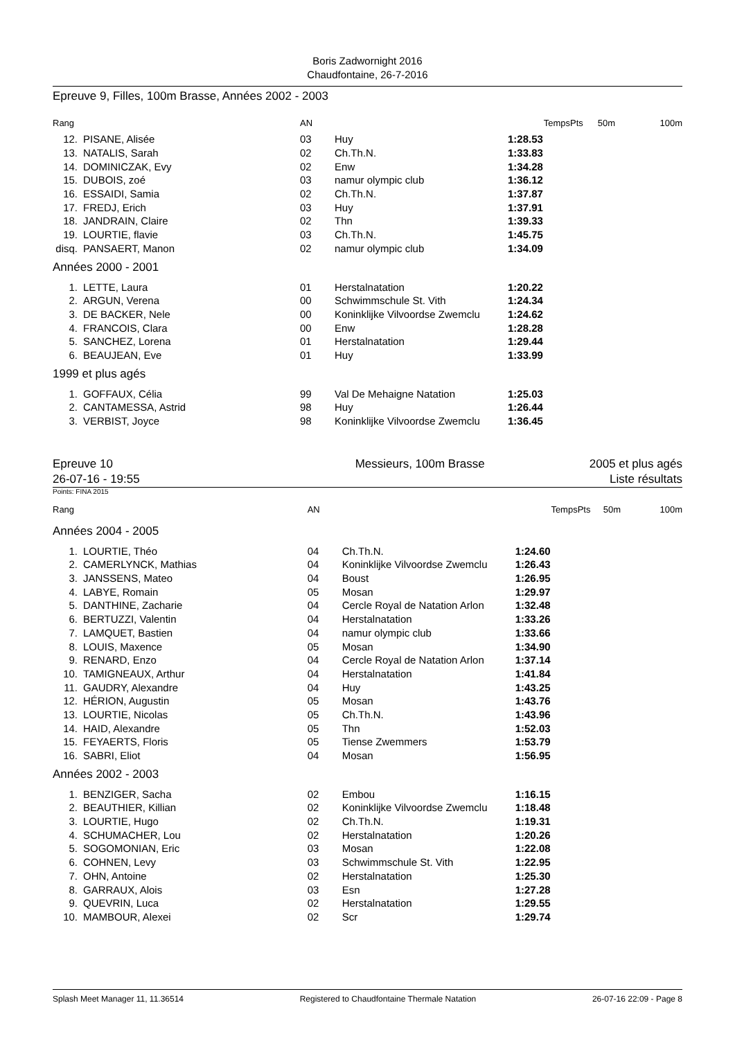Boris Zadwornight 2016
Chaudfontaine, 26-7-2016
Epreuve 9, Filles, 100m Brasse, Années 2002 - 2003
| Rang | | AN | | Temps | Pts | 50m | 100m |
| --- | --- | --- | --- | --- | --- | --- | --- |
| 12. | PISANE, Alisée | 03 | Huy | 1:28.53 | | | |
| 13. | NATALIS, Sarah | 02 | Ch.Th.N. | 1:33.83 | | | |
| 14. | DOMINICZAK, Evy | 02 | Enw | 1:34.28 | | | |
| 15. | DUBOIS, zoé | 03 | namur olympic club | 1:36.12 | | | |
| 16. | ESSAIDI, Samia | 02 | Ch.Th.N. | 1:37.87 | | | |
| 17. | FREDJ, Erich | 03 | Huy | 1:37.91 | | | |
| 18. | JANDRAIN, Claire | 02 | Thn | 1:39.33 | | | |
| 19. | LOURTIE, flavie | 03 | Ch.Th.N. | 1:45.75 | | | |
| disq. | PANSAERT, Manon | 02 | namur olympic club | 1:34.09 | | | |
| Années 2000 - 2001 | | | | | | | |
| 1. | LETTE, Laura | 01 | Herstalnatation | 1:20.22 | | | |
| 2. | ARGUN, Verena | 00 | Schwimmschule St. Vith | 1:24.34 | | | |
| 3. | DE BACKER, Nele | 00 | Koninklijke Vilvoordse Zwemclu | 1:24.62 | | | |
| 4. | FRANCOIS, Clara | 00 | Enw | 1:28.28 | | | |
| 5. | SANCHEZ, Lorena | 01 | Herstalnatation | 1:29.44 | | | |
| 6. | BEAUJEAN, Eve | 01 | Huy | 1:33.99 | | | |
| 1999 et plus agés | | | | | | | |
| 1. | GOFFAUX, Célia | 99 | Val De Mehaigne Natation | 1:25.03 | | | |
| 2. | CANTAMESSA, Astrid | 98 | Huy | 1:26.44 | | | |
| 3. | VERBIST, Joyce | 98 | Koninklijke Vilvoordse Zwemclu | 1:36.45 | | | |
Epreuve 10
26-07-16 - 19:55
Messieurs, 100m Brasse 2005 et plus agés
Liste résultats
Points: FINA 2015
| Rang | | AN | | Temps | Pts | 50m | 100m |
| --- | --- | --- | --- | --- | --- | --- | --- |
| Années 2004 - 2005 | | | | | | | |
| 1. | LOURTIE, Théo | 04 | Ch.Th.N. | 1:24.60 | | | |
| 2. | CAMERLYNCK, Mathias | 04 | Koninklijke Vilvoordse Zwemclu | 1:26.43 | | | |
| 3. | JANSSENS, Mateo | 04 | Boust | 1:26.95 | | | |
| 4. | LABYE, Romain | 05 | Mosan | 1:29.97 | | | |
| 5. | DANTHINE, Zacharie | 04 | Cercle Royal de Natation Arlon | 1:32.48 | | | |
| 6. | BERTUZZI, Valentin | 04 | Herstalnatation | 1:33.26 | | | |
| 7. | LAMQUET, Bastien | 04 | namur olympic club | 1:33.66 | | | |
| 8. | LOUIS, Maxence | 05 | Mosan | 1:34.90 | | | |
| 9. | RENARD, Enzo | 04 | Cercle Royal de Natation Arlon | 1:37.14 | | | |
| 10. | TAMIGNEAUX, Arthur | 04 | Herstalnatation | 1:41.84 | | | |
| 11. | GAUDRY, Alexandre | 04 | Huy | 1:43.25 | | | |
| 12. | HÉRION, Augustin | 05 | Mosan | 1:43.76 | | | |
| 13. | LOURTIE, Nicolas | 05 | Ch.Th.N. | 1:43.96 | | | |
| 14. | HAID, Alexandre | 05 | Thn | 1:52.03 | | | |
| 15. | FEYAERTS, Floris | 05 | Tiense Zwemmers | 1:53.79 | | | |
| 16. | SABRI, Eliot | 04 | Mosan | 1:56.95 | | | |
| Années 2002 - 2003 | | | | | | | |
| 1. | BENZIGER, Sacha | 02 | Embou | 1:16.15 | | | |
| 2. | BEAUTHIER, Killian | 02 | Koninklijke Vilvoordse Zwemclu | 1:18.48 | | | |
| 3. | LOURTIE, Hugo | 02 | Ch.Th.N. | 1:19.31 | | | |
| 4. | SCHUMACHER, Lou | 02 | Herstalnatation | 1:20.26 | | | |
| 5. | SOGOMONIAN, Eric | 03 | Mosan | 1:22.08 | | | |
| 6. | COHNEN, Levy | 03 | Schwimmschule St. Vith | 1:22.95 | | | |
| 7. | OHN, Antoine | 02 | Herstalnatation | 1:25.30 | | | |
| 8. | GARRAUX, Alois | 03 | Esn | 1:27.28 | | | |
| 9. | QUEVRIN, Luca | 02 | Herstalnatation | 1:29.55 | | | |
| 10. | MAMBOUR, Alexei | 02 | Scr | 1:29.74 | | | |
Splash Meet Manager 11, 11.36514 Registered to Chaudfontaine Thermale Natation 26-07-16 22:09 - Page 8